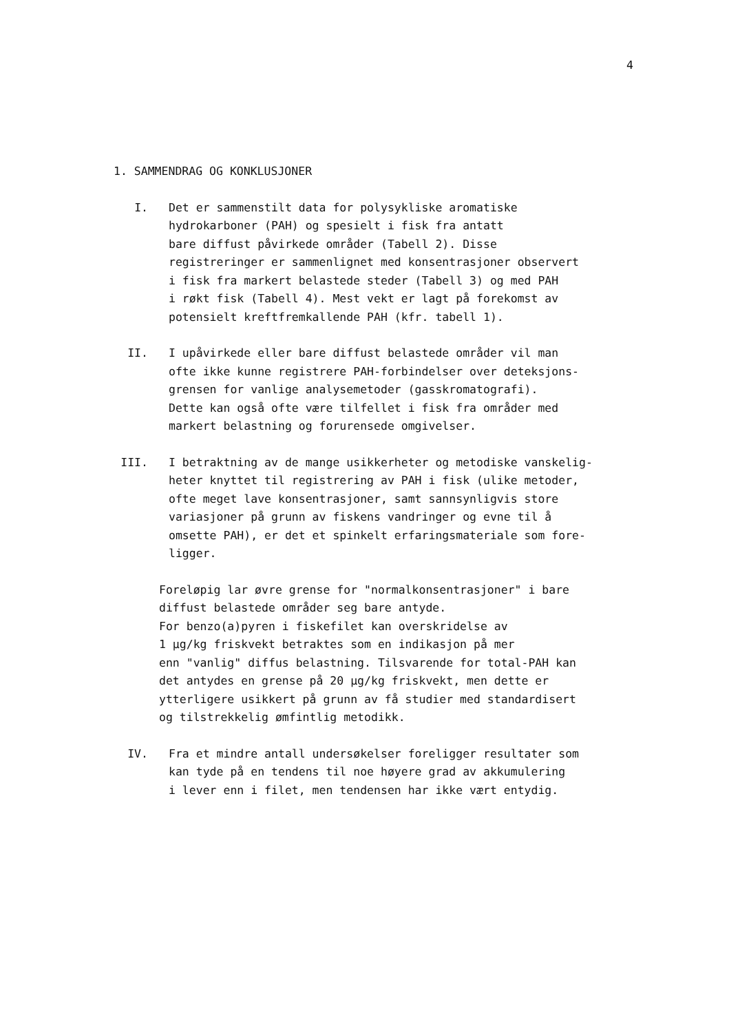4
1. SAMMENDRAG OG KONKLUSJONER
I. Det er sammenstilt data for polysykliske aromatiske
hydrokarboner (PAH) og spesielt i fisk fra antatt
bare diffust påvirkede områder (Tabell 2). Disse
registreringer er sammenlignet med konsentrasjoner observert
i fisk fra markert belastede steder (Tabell 3) og med PAH
i røkt fisk (Tabell 4). Mest vekt er lagt på forekomst av
potensielt kreftfremkallende PAH (kfr. tabell 1).
II. I upåvirkede eller bare diffust belastede områder vil man
ofte ikke kunne registrere PAH-forbindelser over deteksjons-
grensen for vanlige analysemetoder (gasskromatografi).
Dette kan også ofte være tilfellet i fisk fra områder med
markert belastning og forurensede omgivelser.
III. I betraktning av de mange usikkerheter og metodiske vanskelig-
heter knyttet til registrering av PAH i fisk (ulike metoder,
ofte meget lave konsentrasjoner, samt sannsynligvis store
variasjoner på grunn av fiskens vandringer og evne til å
omsette PAH), er det et spinkelt erfaringsmateriale som fore-
ligger.
Foreløpig lar øvre grense for "normalkonsentrasjoner" i bare
diffust belastede områder seg bare antyde.
For benzo(a)pyren i fiskefilet kan overskridelse av
1 µg/kg friskvekt betraktes som en indikasjon på mer
enn "vanlig" diffus belastning. Tilsvarende for total-PAH kan
det antydes en grense på 20 µg/kg friskvekt, men dette er
ytterligere usikkert på grunn av få studier med standardisert
og tilstrekkelig ømfintlig metodikk.
IV. Fra et mindre antall undersøkelser foreligger resultater som
kan tyde på en tendens til noe høyere grad av akkumulering
i lever enn i filet, men tendensen har ikke vært entydig.